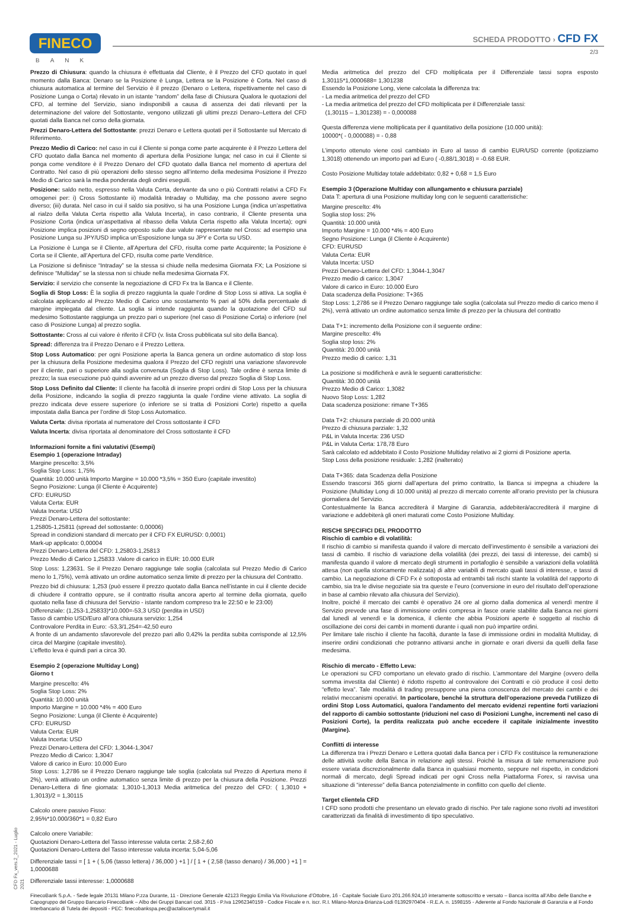FINECO
BANK
SCHEDA PRODOTTO › CFD FX
2/3
Prezzo di Chiusura: quando la chiusura è effettuata dal Cliente, è il Prezzo del CFD quotato in quel momento dalla Banca: Denaro se la Posizione è Lunga, Lettera se la Posizione è Corta. Nel caso di chiusura automatica al termine del Servizio è il prezzo (Denaro o Lettera, rispettivamente nel caso di Posizione Lunga o Corta) rilevato in un istante “random” della fase di Chiusura Qualora le quotazioni del CFD, al termine del Servizio, siano indisponibili a causa di assenza dei dati rilevanti per la determinazione del valore del Sottostante, vengono utilizzati gli ultimi prezzi Denaro–Lettera del CFD quotati dalla Banca nel corso della giornata.
Prezzi Denaro-Lettera del Sottostante: prezzi Denaro e Lettera quotati per il Sottostante sul Mercato di Riferimento.
Prezzo Medio di Carico: nel caso in cui il Cliente si ponga come parte acquirente è il Prezzo Lettera del CFD quotato dalla Banca nel momento di apertura della Posizione lunga; nel caso in cui il Cliente si ponga come venditore è il Prezzo Denaro del CFD quotato dalla Banca nel momento di apertura del Contratto. Nel caso di più operazioni dello stesso segno all’interno della medesima Posizione il Prezzo Medio di Carico sarà la media ponderata degli ordini eseguiti.
Posizione: saldo netto, espresso nella Valuta Certa, derivante da uno o più Contratti relativi a CFD Fx omogenei per: i) Cross Sottostante ii) modalità Intraday o Multiday, ma che possono avere segno diverso; (iii) durata. Nel caso in cui il saldo sia positivo, si ha una Posizione Lunga (indica un’aspettativa al rialzo della Valuta Certa rispetto alla Valuta Incerta), in caso contrario, il Cliente presenta una Posizione Corta (indica un’aspettativa al ribasso della Valuta Certa rispetto alla Valuta Incerta); ogni Posizione implica posizioni di segno opposto sulle due valute rappresentate nel Cross: ad esempio una Posizione Lunga su JPY/USD implica un’Esposizione lunga su JPY e Corta su USD.
La Posizione è Lunga se il Cliente, all’Apertura del CFD, risulta come parte Acquirente; la Posizione è Corta se il Cliente, all’Apertura del CFD, risulta come parte Venditrice.
La Posizione si definisce “Intraday” se la stessa si chiude nella medesima Giornata FX; La Posizione si definisce “Multiday” se la stessa non si chiude nella medesima Giornata FX.
Servizio: il servizio che consente la negoziazione di CFD Fx tra la Banca e il Cliente.
Soglia di Stop Loss: È la soglia di prezzo raggiunta la quale l’ordine di Stop Loss si attiva. La soglia è calcolata applicando al Prezzo Medio di Carico uno scostamento % pari al 50% della percentuale di margine impiegata dal cliente. La soglia si intende raggiunta quando la quotazione del CFD sul medesimo Sottostante raggiunga un prezzo pari o superiore (nel caso di Posizione Corta) o inferiore (nel caso di Posizione Lunga) al prezzo soglia.
Sottostante: Cross al cui valore è riferito il CFD (v. lista Cross pubblicata sul sito della Banca).
Spread: differenza tra il Prezzo Denaro e il Prezzo Lettera.
Stop Loss Automatico: per ogni Posizione aperta la Banca genera un ordine automatico di stop loss per la chiusura della Posizione medesima qualora il Prezzo del CFD registri una variazione sfavorevole per il cliente, pari o superiore alla soglia convenuta (Soglia di Stop Loss). Tale ordine è senza limite di prezzo; la sua esecuzione può quindi avvenire ad un prezzo diverso dal prezzo Soglia di Stop Loss.
Stop Loss Definito dal Cliente: Il cliente ha facoltà di inserire propri ordini di Stop Loss per la chiusura della Posizione, indicando la soglia di prezzo raggiunta la quale l’ordine viene attivato. La soglia di prezzo indicata deve essere superiore (o inferiore se si tratta di Posizioni Corte) rispetto a quella impostata dalla Banca per l’ordine di Stop Loss Automatico.
Valuta Certa: divisa riportata al numeratore del Cross sottostante il CFD
Valuta Incerta: divisa riportata al denominatore del Cross sottostante il CFD
Informazioni fornite a fini valutativi (Esempi)
Esempio 1 (operazione Intraday)
Margine prescelto: 3,5%
Soglia Stop Loss: 1,75%
Quantità: 10.000 unità Importo Margine = 10.000 *3,5% = 350 Euro (capitale investito)
Segno Posizione: Lunga (il Cliente è Acquirente)
CFD: EURUSD
Valuta Certa: EUR
Valuta Incerta: USD
Prezzi Denaro-Lettera del sottostante:
1,25805-1,25811 (spread del sottostante: 0,00006)
Spread in condizioni standard di mercato per il CFD FX EURUSD: 0,0001)
Mark-up applicato: 0,00004
Prezzi Denaro-Lettera del CFD: 1,25803-1,25813
Prezzo Medio di Carico 1,25833 .Valore di carico in EUR: 10.000 EUR
Stop Loss: 1,23631. Se il Prezzo Denaro raggiunge tale soglia (calcolata sul Prezzo Medio di Carico meno lo 1,75%), verrà attivato un ordine automatico senza limite di prezzo per la chiusura del Contratto.
Prezzo bid di chiusura: 1,253 (può essere il prezzo quotato dalla Banca nell’istante in cui il cliente decide di chiudere il contratto oppure, se il contratto risulta ancora aperto al termine della giornata, quello quotato nella fase di chiusura del Servizio - istante random compreso tra le 22:50 e le 23:00)
Differenziale: (1,253-1,25833)*10.000=-53,3 USD (perdita in USD)
Tasso di cambio USD/Euro all’ora chiusura servizio: 1,254
Controvalore Perdita in Euro: -53,3/1,254=-42,50 euro
A fronte di un andamento sfavorevole del prezzo pari allo 0,42% la perdita subita corrisponde al 12,5% circa del Margine (capitale investito).
L’effetto leva è quindi pari a circa 30.
Esempio 2 (operazione Multiday Long)
Giorno t
Margine prescelto: 4%
Soglia Stop Loss: 2%
Quantità: 10.000 unità
Importo Margine = 10.000 *4% = 400 Euro
Segno Posizione: Lunga (il Cliente è Acquirente)
CFD: EURUSD
Valuta Certa: EUR
Valuta Incerta: USD
Prezzi Denaro-Lettera del CFD: 1,3044-1,3047
Prezzo Medio di Carico: 1,3047
Valore di carico in Euro: 10.000 Euro
Stop Loss: 1,2786 se il Prezzo Denaro raggiunge tale soglia (calcolata sul Prezzo di Apertura meno il 2%), verrà attivato un ordine automatico senza limite di prezzo per la chiusura della Posizione. Prezzi Denaro-Lettera di fine giornata: 1,3010-1,3013 Media aritmetica del prezzo del CFD: ( 1,3010 + 1,3013)/2 = 1,30115
Calcolo onere passivo Fisso:
2,95%*10.000/360*1 = 0,82 Euro
Calcolo onere Variabile:
Quotazioni Denaro-Lettera del Tasso interesse valuta certa: 2,58-2,60
Quotazioni Denaro-Lettera del Tasso interesse valuta incerta: 5,04-5,06
Differenziale tassi = [ 1 + ( 5,06 (tasso lettera) / 36,000 ) +1 ] / [ 1 + ( 2,58 (tasso denaro) / 36,000 ) +1 ] = 1,0000688
Differenziale tassi interesse: 1,0000688
Media aritmetica del prezzo del CFD moltiplicata per il Differenziale tassi sopra esposto 1,30115*1,0000688= 1,301238
Essendo la Posizione Long, viene calcolata la differenza tra:
- La media aritmetica del prezzo del CFD
- La media aritmetica del prezzo del CFD moltiplicata per il Differenziale tassi:
(1,30115 – 1,301238) = - 0,000088
Questa differenza viene moltiplicata per il quantitativo della posizione (10.000 unità):
10000*( - 0,000088) = - 0,88
L’importo ottenuto viene così cambiato in Euro al tasso di cambio EUR/USD corrente (ipotizziamo 1,3018) ottenendo un importo pari ad Euro ( -0,88/1,3018) = -0.68 EUR.
Costo Posizione Multiday totale addebitato: 0,82 + 0,68 = 1,5 Euro
Esempio 3 (Operazione Multiday con allungamento e chiusura parziale)
Data T: apertura di una Posizione multiday long con le seguenti caratteristiche:
Margine prescelto: 4%
Soglia stop loss: 2%
Quantità: 10.000 unità
Importo Margine = 10.000 *4% = 400 Euro
Segno Posizione: Lunga (il Cliente è Acquirente)
CFD: EURUSD
Valuta Certa: EUR
Valuta Incerta: USD
Prezzi Denaro-Lettera del CFD: 1,3044-1,3047
Prezzo medio di carico: 1,3047
Valore di carico in Euro: 10.000 Euro
Data scadenza della Posizione: T+365
Stop Loss: 1,2786 se il Prezzo Denaro raggiunge tale soglia (calcolata sul Prezzo medio di carico meno il 2%), verrà attivato un ordine automatico senza limite di prezzo per la chiusura del contratto
Data T+1: incremento della Posizione con il seguente ordine:
Margine prescelto: 4%
Soglia stop loss: 2%
Quantità: 20.000 unità
Prezzo medio di carico: 1,31
La posizione si modificherà e avrà le seguenti caratteristiche:
Quantità: 30.000 unità
Prezzo Medio di Carico: 1,3082
Nuovo Stop Loss: 1,282
Data scadenza posizione: rimane T+365
Data T+2: chiusura parziale di 20.000 unità
Prezzo di chiusura parziale: 1,32
P&L in Valuta Incerta: 236 USD
P&L in Valuta Certa: 178,78 Euro
Sarà calcolato ed addebitato il Costo Posizione Multiday relativo ai 2 giorni di Posizione aperta.
Stop Loss della posizione residuale: 1,282 (inalterato)
Data T+365: data Scadenza della Posizione
Essendo trascorsi 365 giorni dall’apertura del primo contratto, la Banca si impegna a chiudere la Posizione (Multiday Long di 10.000 unità) al prezzo di mercato corrente all’orario previsto per la chiusura giornaliera del Servizio.
Contestualmente la Banca accrediterà il Margine di Garanzia, addebiterà/accrediterà il margine di variazione e addebiterà gli oneri maturati come Costo Posizione Multiday.
RISCHI SPECIFICI DEL PRODOTTO
Rischio di cambio e di volatilità:
Il rischio di cambio si manifesta quando il valore di mercato dell’investimento è sensibile a variazioni dei tassi di cambio. Il rischio di variazione della volatilità (dei prezzi, dei tassi di interesse, dei cambi) si manifesta quando il valore di mercato degli strumenti in portafoglio è sensibile a variazioni della volatilità attesa (non quella storicamente realizzata) di altre variabili di mercato quali tassi di interesse, e tassi di cambio. La negoziazione di CFD Fx è sottoposta ad entrambi tali rischi stante la volatilità del rapporto di cambio, sia tra le divise negoziate sia tra queste e l’euro (conversione in euro del risultato dell’operazione in base al cambio rilevato alla chiusura del Servizio).
Inoltre, poiché il mercato dei cambi è operativo 24 ore al giorno dalla domenica al venerdì mentre il Servizio prevede una fase di immissione ordini compresa in fasce orarie stabilite dalla Banca nei giorni dal lunedì al venerdì e la domenica, il cliente che abbia Posizioni aperte è soggetto al rischio di oscillazione dei corsi dei cambi in momenti durante i quali non può impartire ordini.
Per limitare tale rischio il cliente ha facoltà, durante la fase di immissione ordini in modalità Multiday, di inserire ordini condizionati che potranno attivarsi anche in giornate e orari diversi da quelli della fase medesima.
Rischio di mercato - Effetto Leva:
Le operazioni su CFD comportano un elevato grado di rischio. L’ammontare del Margine (ovvero della somma investita dal Cliente) è ridotto rispetto al controvalore dei Contratti e ciò produce il così detto “effetto leva”. Tale modalità di trading presuppone una piena conoscenza del mercato dei cambi e dei relativi meccanismi operativi. In particolare, benché la struttura dell’operazione preveda l’utilizzo di ordini Stop Loss Automatici, qualora l’andamento del mercato evidenzi repentine forti variazioni del rapporto di cambio sottostante (riduzioni nel caso di Posizioni Lunghe, incrementi nel caso di Posizioni Corte), la perdita realizzata può anche eccedere il capitale inizialmente investito (Margine).
Conflitti di interesse
La differenza tra i Prezzi Denaro e Lettera quotati dalla Banca per i CFD Fx costituisce la remunerazione delle attività svolte della Banca in relazione agli stessi. Poichè la misura di tale remunerazione può essere variata discrezionalmente dalla Banca in qualsiasi momento, seppure nel rispetto, in condizioni normali di mercato, degli Spread indicati per ogni Cross nella Piattaforma Forex, si ravvisa una situazione di “interesse” della Banca potenzialmente in conflitto con quello del cliente.
Target clientela CFD
I CFD sono prodotti che presentano un elevato grado di rischio. Per tale ragione sono rivolti ad investitori caratterizzati da finalità di investimento di tipo speculativo.
FinecoBank S.p.A. - Sede legale 20131 Milano P.zza Durante, 11 - Direzione Generale 42123 Reggio Emilia Via Rivoluzione d’Ottobre, 16 - Capitale Sociale Euro 201.266.924,10 interamente sottoscritto e versato – Banca iscritta all’Albo delle Banche e Capogruppo del Gruppo Bancario FinecoBank – Albo dei Gruppi Bancari cod. 3015 - P.Iva 12962340159 - Codice Fiscale e n. iscr. R.I. Milano-Monza-Brianza-Lodi 01392970404 - R.E.A. n. 1598155 - Aderente al Fondo Nazionale di Garanzia e al Fondo Interbancario di Tutela dei depositi - PEC: finecobankspa.pec@actaliscertymail.it
CFD Fx_vers.2_2021 - Luglio 2021